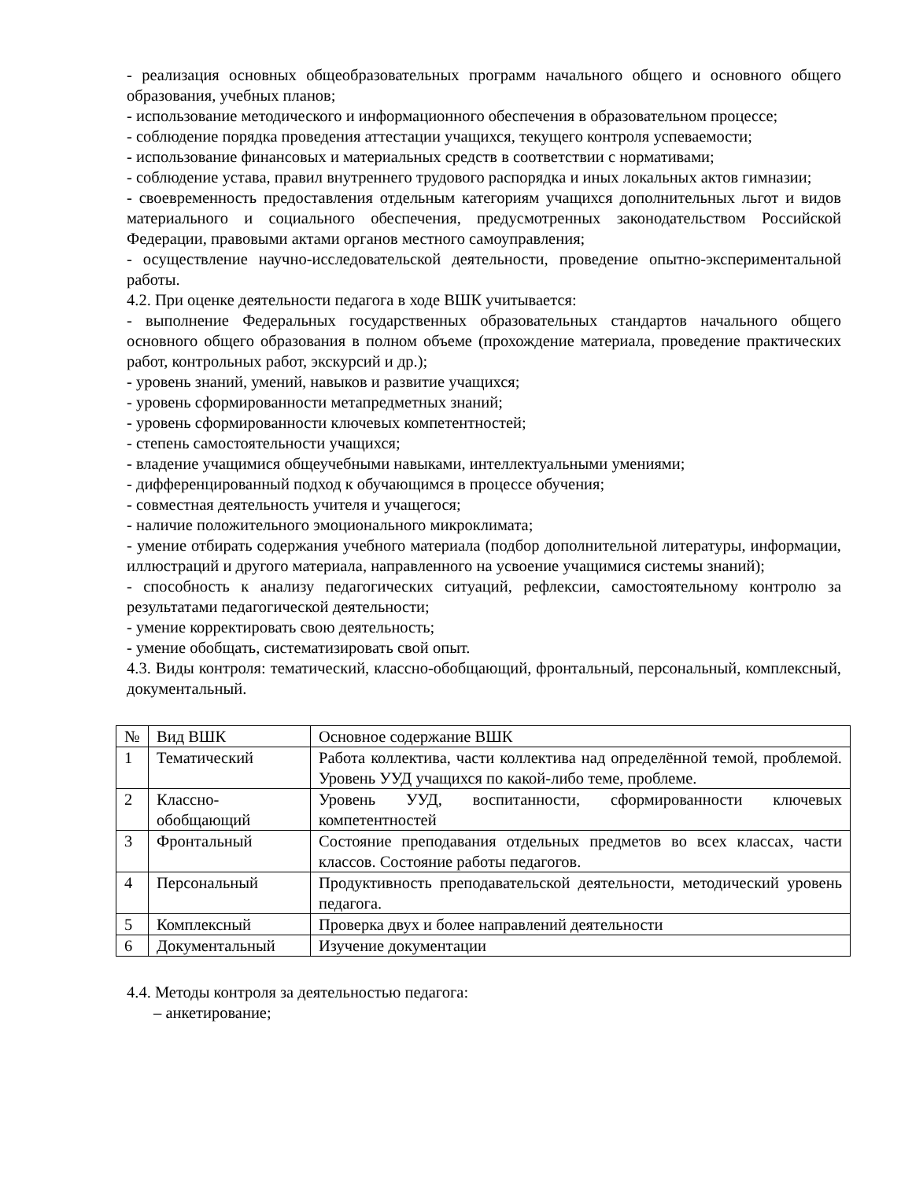- реализация основных общеобразовательных программ начального общего и основного общего образования, учебных планов;
- использование методического и информационного обеспечения в образовательном процессе;
- соблюдение порядка проведения аттестации учащихся, текущего контроля успеваемости;
- использование финансовых и материальных средств в соответствии с нормативами;
- соблюдение устава, правил внутреннего трудового распорядка и иных локальных актов гимназии;
- своевременность предоставления отдельным категориям учащихся дополнительных льгот и видов материального и социального обеспечения, предусмотренных законодательством Российской Федерации, правовыми актами органов местного самоуправления;
- осуществление научно-исследовательской деятельности, проведение опытно-экспериментальной работы.
4.2. При оценке деятельности педагога в ходе ВШК учитывается:
- выполнение Федеральных государственных образовательных стандартов начального общего основного общего образования в полном объеме (прохождение материала, проведение практических работ, контрольных работ, экскурсий и др.);
- уровень знаний, умений, навыков и развитие учащихся;
- уровень сформированности метапредметных знаний;
- уровень сформированности ключевых компетентностей;
- степень самостоятельности учащихся;
- владение учащимися общеучебными навыками, интеллектуальными умениями;
- дифференцированный подход к обучающимся в процессе обучения;
- совместная деятельность учителя и учащегося;
- наличие положительного эмоционального микроклимата;
- умение отбирать содержания учебного материала (подбор дополнительной литературы, информации, иллюстраций и другого материала, направленного на усвоение учащимися системы знаний);
- способность к анализу педагогических ситуаций, рефлексии, самостоятельному контролю за результатами педагогической деятельности;
- умение корректировать свою деятельность;
- умение обобщать, систематизировать свой опыт.
4.3. Виды контроля: тематический, классно-обобщающий, фронтальный, персональный, комплексный, документальный.
| № | Вид ВШК | Основное содержание ВШК |
| 1 | Тематический | Работа коллектива, части коллектива над определённой темой, проблемой. Уровень УУД учащихся по какой-либо теме, проблеме. |
| 2 | Классно-обобщающий | Уровень УУД, воспитанности, сформированности ключевых компетентностей |
| 3 | Фронтальный | Состояние преподавания отдельных предметов во всех классах, части классов. Состояние работы педагогов. |
| 4 | Персональный | Продуктивность преподавательской деятельности, методический уровень педагога. |
| 5 | Комплексный | Проверка двух и более направлений деятельности |
| 6 | Документальный | Изучение документации |
4.4. Методы контроля за деятельностью педагога:
– анкетирование;